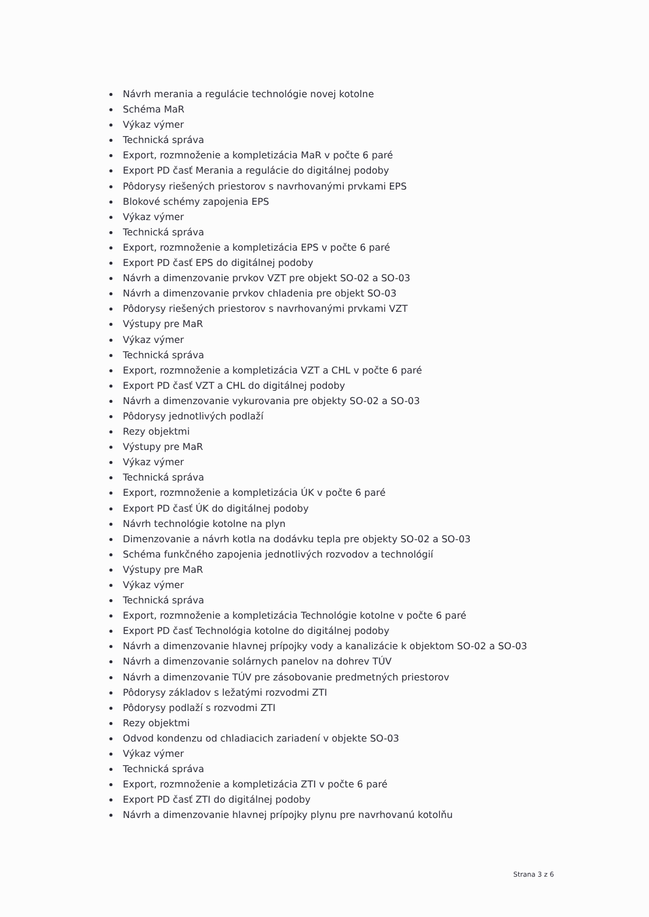Návrh merania a regulácie technológie novej kotolne
Schéma MaR
Výkaz výmer
Technická správa
Export, rozmnoženie a kompletizácia MaR v počte 6 paré
Export PD časť Merania a regulácie do digitálnej podoby
Pôdorysy riešených priestorov s navrhovanými prvkami EPS
Blokové schémy zapojenia EPS
Výkaz výmer
Technická správa
Export, rozmnoženie a kompletizácia EPS v počte 6 paré
Export PD časť EPS do digitálnej podoby
Návrh a dimenzovanie prvkov VZT pre objekt SO-02 a SO-03
Návrh a dimenzovanie prvkov chladenia pre objekt SO-03
Pôdorysy riešených priestorov s navrhovanými prvkami VZT
Výstupy pre MaR
Výkaz výmer
Technická správa
Export, rozmnoženie a kompletizácia VZT a CHL v počte 6 paré
Export PD časť VZT a CHL do digitálnej podoby
Návrh a dimenzovanie vykurovania pre objekty SO-02 a SO-03
Pôdorysy jednotlivých podlaží
Rezy objektmi
Výstupy pre MaR
Výkaz výmer
Technická správa
Export, rozmnoženie a kompletizácia ÚK v počte 6 paré
Export PD časť ÚK do digitálnej podoby
Návrh technológie kotolne na plyn
Dimenzovanie a návrh kotla na dodávku tepla pre objekty SO-02 a SO-03
Schéma funkčného zapojenia jednotlivých rozvodov a technológií
Výstupy pre MaR
Výkaz výmer
Technická správa
Export, rozmnoženie a kompletizácia Technológie kotolne v počte 6 paré
Export PD časť Technológia kotolne do digitálnej podoby
Návrh a dimenzovanie hlavnej prípojky vody a kanalizácie k objektom SO-02 a SO-03
Návrh a dimenzovanie solárnych panelov na dohrev TÚV
Návrh a dimenzovanie TÚV pre zásobovanie predmetných priestorov
Pôdorysy základov s ležatými rozvodmi ZTI
Pôdorysy podlaží s rozvodmi ZTI
Rezy objektmi
Odvod kondenzu od chladiacich zariadení v objekte SO-03
Výkaz výmer
Technická správa
Export, rozmnoženie a kompletizácia ZTI v počte 6 paré
Export PD časť ZTI do digitálnej podoby
Návrh a dimenzovanie hlavnej prípojky plynu pre navrhovanú kotolňu
Strana 3 z 6